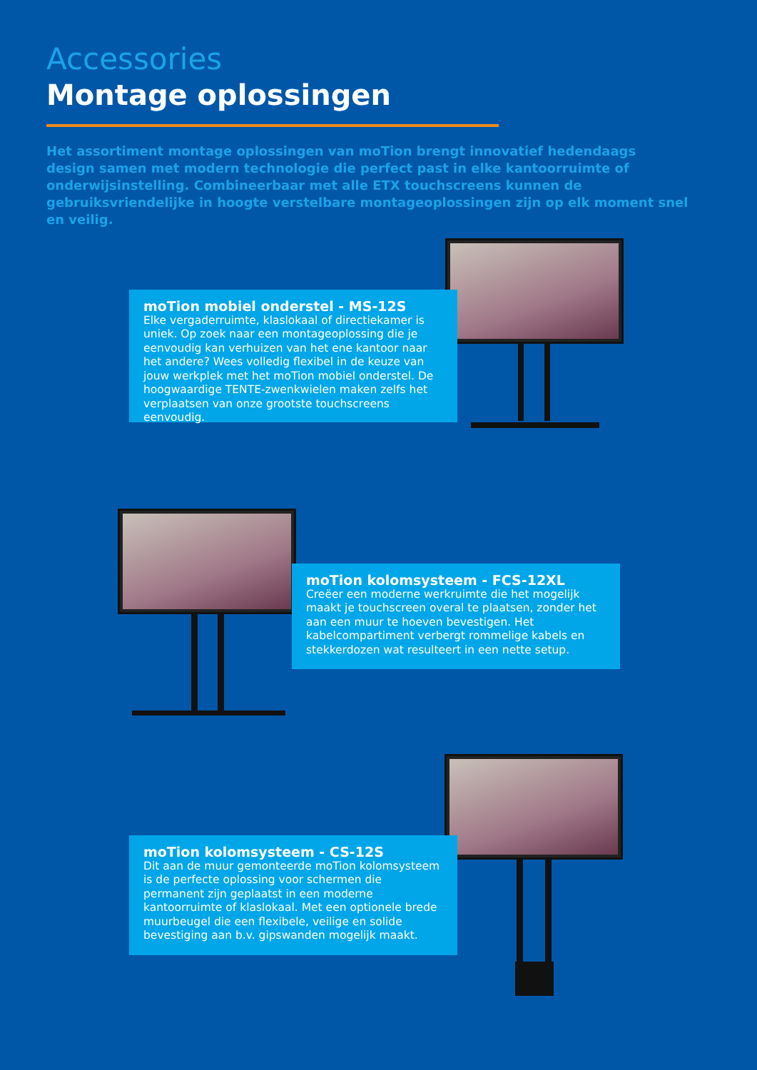Accessories
Montage oplossingen
Het assortiment montage oplossingen van moTion brengt innovatief hedendaags design samen met modern technologie die perfect past in elke kantoorruimte of onderwijsinstelling. Combineerbaar met alle ETX touchscreens kunnen de gebruiksvriendelijke in hoogte verstelbare montageoplossingen zijn op elk moment snel en veilig.
moTion mobiel onderstel - MS-12S
Elke vergaderruimte, klaslokaal of directiekamer is uniek. Op zoek naar een montageoplossing die je eenvoudig kan verhuizen van het ene kantoor naar het andere? Wees volledig flexibel in de keuze van jouw werkplek met het moTion mobiel onderstel. De hoogwaardige TENTE-zwenkwielen maken zelfs het verplaatsen van onze grootste touchscreens eenvoudig.
moTion kolomsystee​m - FCS-12XL
Creëer een moderne werkruimte die het mogelijk maakt je touchscreen overal te plaatsen, zonder het aan een muur te hoeven bevestigen. Het kabelcompartiment verbergt rommelige kabels en stekkerdozen wat resulteert in een nette setup.
moTion kolomsystee​m - CS-12S
Dit aan de muur gemonteerde moTion kolomsysteem is de perfecte oplossing voor schermen die permanent zijn geplaatst in een moderne kantoorruimte of klaslokaal. Met een optionele brede muurbeugel die een flexibele, veilige en solide bevestiging aan b.v. gipswanden mogelijk maakt.